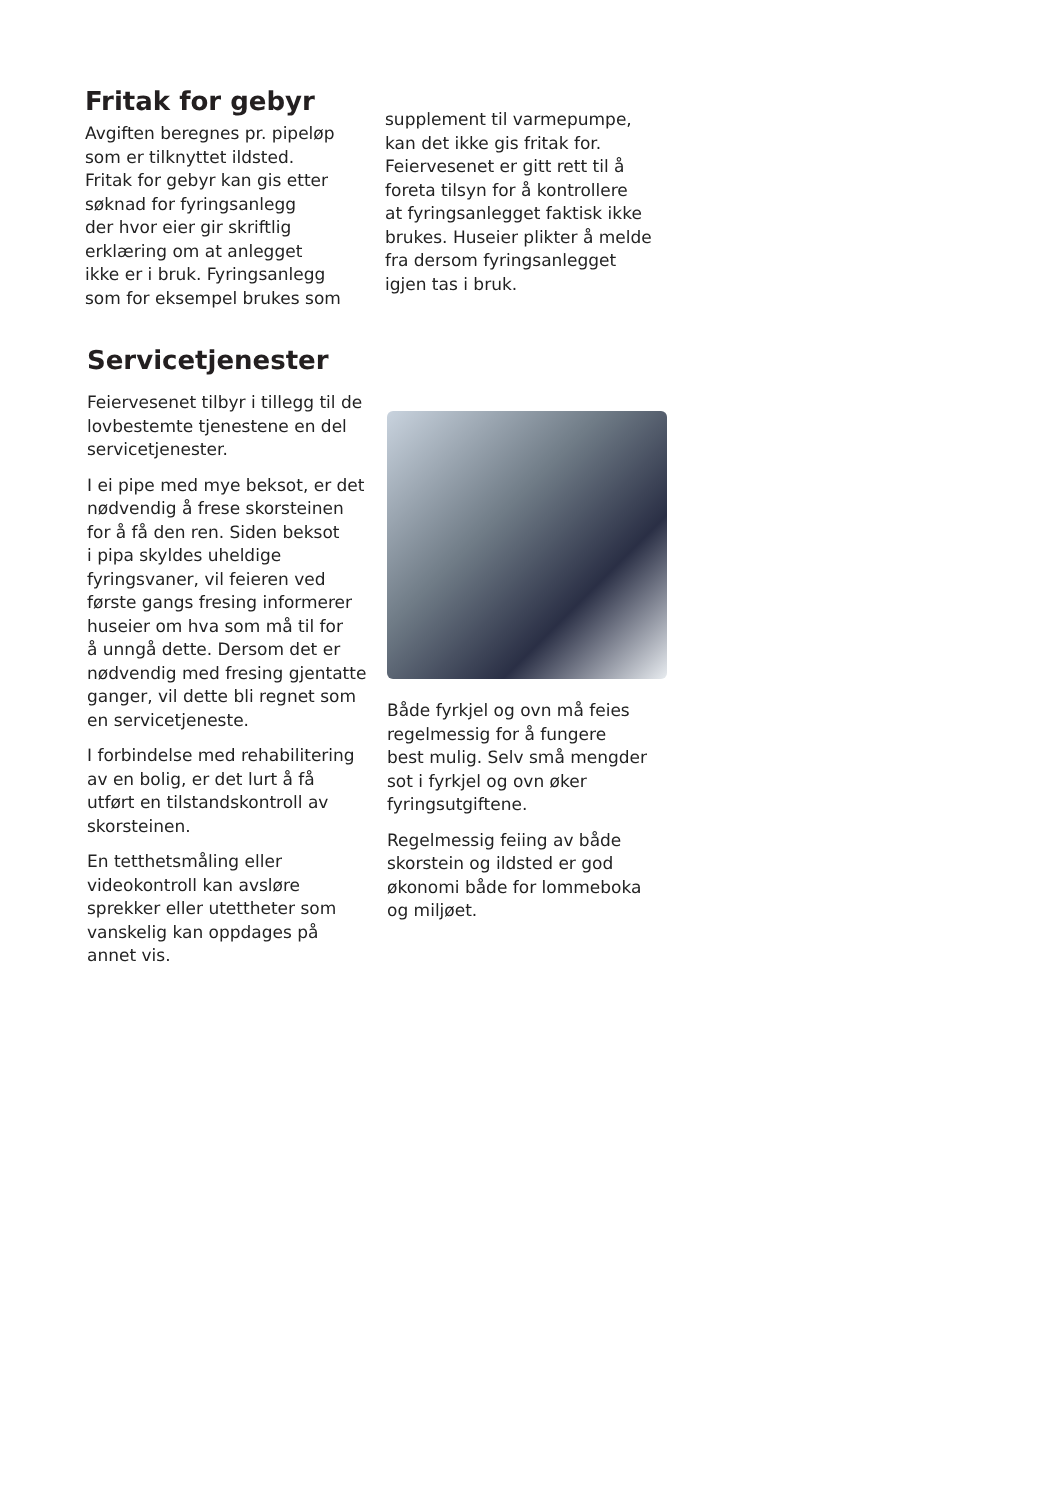Fritak for gebyr
Avgiften beregnes pr. pipeløp
som er tilknyttet ildsted.
Fritak for gebyr kan gis etter
søknad for fyringsanlegg
der hvor eier gir skriftlig
erklæring om at anlegget
ikke er i bruk. Fyringsanlegg
som for eksempel brukes som
supplement til varmepumpe,
kan det ikke gis fritak for.
Feiervesenet er gitt rett til å
foreta tilsyn for å kontrollere
at fyringsanlegget faktisk ikke
brukes. Huseier plikter å melde
fra dersom fyringsanlegget
igjen tas i bruk.
Servicetjenester
Feiervesenet tilbyr i tillegg til de
lovbestemte tjenestene en del
servicetjenester.
I ei pipe med mye beksot, er det
nødvendig å frese skorsteinen
for å få den ren. Siden beksot
i pipa skyldes uheldige
fyringsvaner, vil feieren ved
første gangs fresing informerer
huseier om hva som må til for
å unngå dette. Dersom det er
nødvendig med fresing gjentatte
ganger, vil dette bli regnet som
en servicetjeneste.
I forbindelse med rehabilitering
av en bolig, er det lurt å få
utført en tilstandskontroll av
skorsteinen.
En tetthetsmåling eller
videokontroll kan avsløre
sprekker eller utettheter som
vanskelig kan oppdages på
annet vis.
Både fyrkjel og ovn må feies
regelmessig for å fungere
best mulig. Selv små mengder
sot i fyrkjel og ovn øker
fyringsutgiftene.
Regelmessig feiing av både
skorstein og ildsted er god
økonomi både for lommeboka
og miljøet.